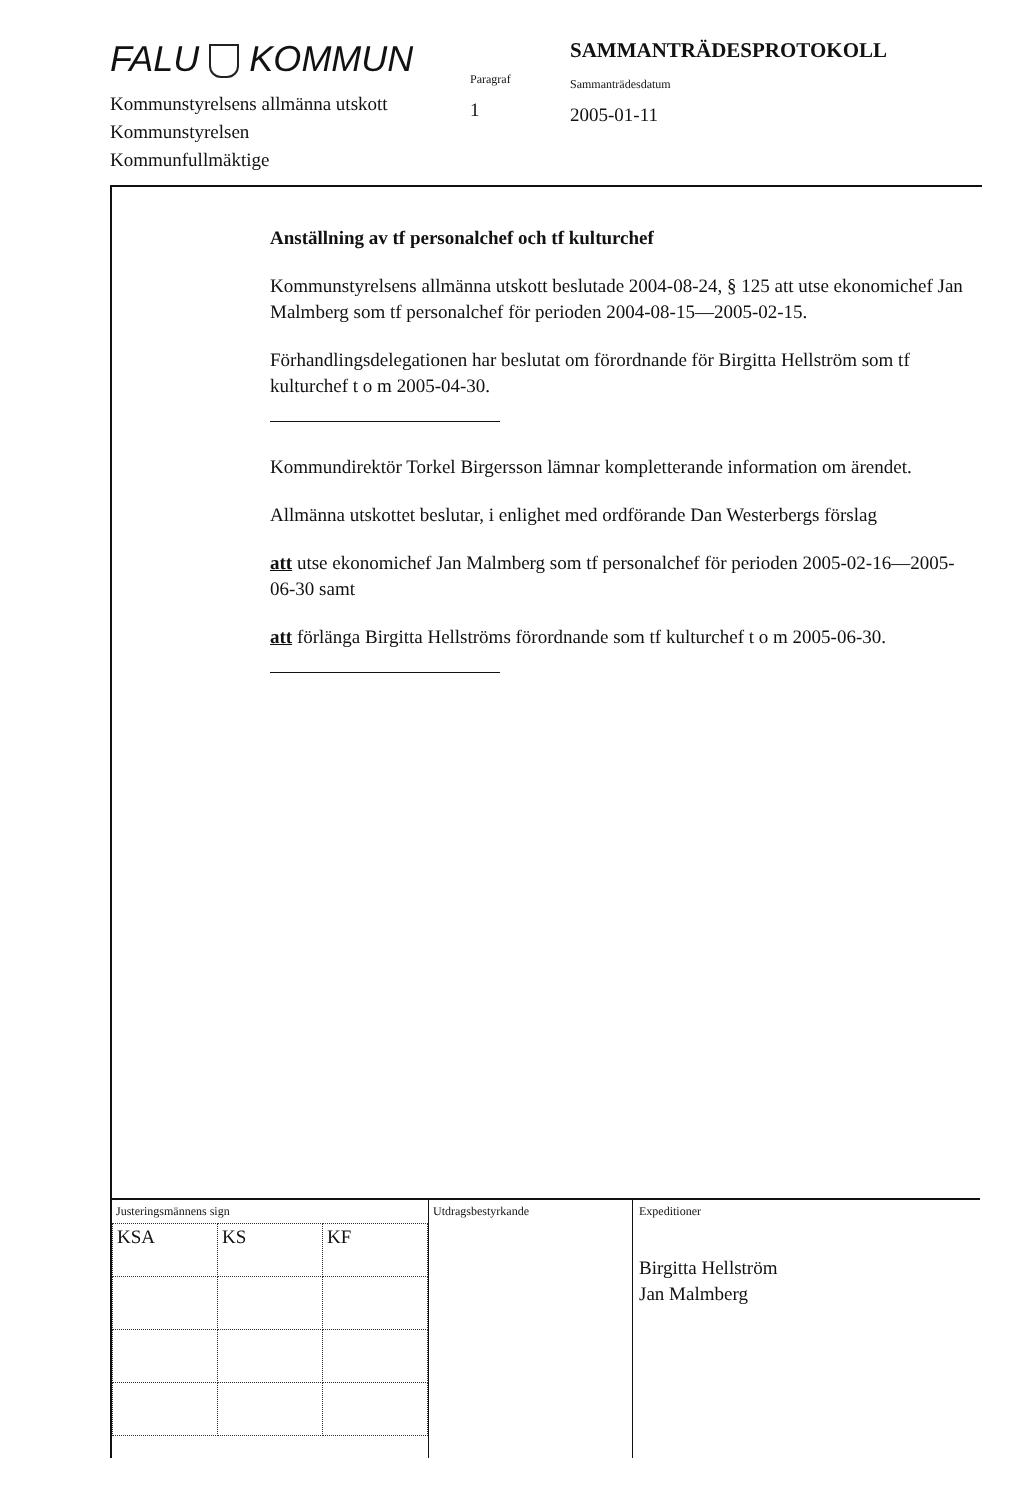FALU KOMMUN
Kommunstyrelsens allmänna utskott
Kommunstyrelsen
Kommunfullmäktige
Paragraf
1
SAMMANTRÄDESPROTOKOLL
Sammanträdesdatum
2005-01-11
Anställning av tf personalchef och tf kulturchef
Kommunstyrelsens allmänna utskott beslutade 2004-08-24, § 125 att utse ekonomichef Jan Malmberg som tf personalchef för perioden 2004-08-15—2005-02-15.
Förhandlingsdelegationen har beslutat om förordnande för Birgitta Hellström som tf kulturchef t o m 2005-04-30.
Kommundirektör Torkel Birgersson lämnar kompletterande information om ärendet.
Allmänna utskottet beslutar, i enlighet med ordförande Dan Westerbergs förslag
att utse ekonomichef Jan Malmberg som tf personalchef för perioden 2005-02-16—2005-06-30 samt
att förlänga Birgitta Hellströms förordnande som tf kulturchef t o m 2005-06-30.
Justeringsmännens sign
| KSA | KS | KF |
Utdragsbestyrkande
Expeditioner
Birgitta Hellström
Jan Malmberg